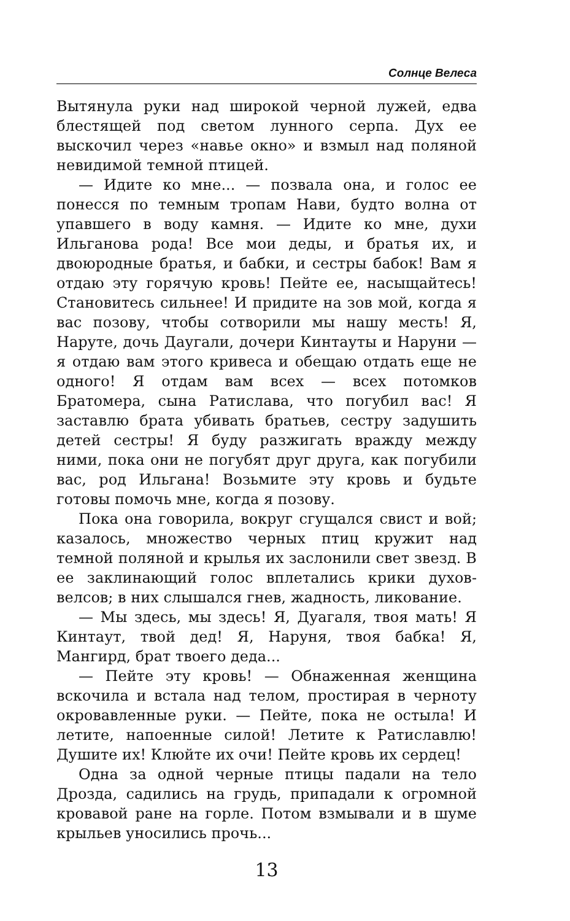Солнце Велеса
Вытянула руки над широкой черной лужей, едва блестящей под светом лунного серпа. Дух ее выскочил через «навье окно» и взмыл над поляной невидимой темной птицей.
— Идите ко мне... — позвала она, и голос ее понесся по темным тропам Нави, будто волна от упавшего в воду камня. — Идите ко мне, духи Ильганова рода! Все мои деды, и братья их, и двоюродные братья, и бабки, и сестры бабок! Вам я отдаю эту горячую кровь! Пейте ее, насыщайтесь! Становитесь сильнее! И придите на зов мой, когда я вас позову, чтобы сотворили мы нашу месть! Я, Наруте, дочь Даугали, дочери Кинтауты и Наруни — я отдаю вам этого кривеса и обещаю отдать еще не одного! Я отдам вам всех — всех потомков Братомера, сына Ратислава, что погубил вас! Я заставлю брата убивать братьев, сестру задушить детей сестры! Я буду разжигать вражду между ними, пока они не погубят друг друга, как погубили вас, род Ильгана! Возьмите эту кровь и будьте готовы помочь мне, когда я позову.
Пока она говорила, вокруг сгущался свист и вой; казалось, множество черных птиц кружит над темной поляной и крылья их заслонили свет звезд. В ее заклинающий голос вплетались крики духов-велсов; в них слышался гнев, жадность, ликование.
— Мы здесь, мы здесь! Я, Дуагаля, твоя мать! Я Кинтаут, твой дед! Я, Наруня, твоя бабка! Я, Мангирд, брат твоего деда...
— Пейте эту кровь! — Обнаженная женщина вскочила и встала над телом, простирая в черноту окровавленные руки. — Пейте, пока не остыла! И летите, напоенные силой! Летите к Ратиславлю! Душите их! Клюйте их очи! Пейте кровь их сердец!
Одна за одной черные птицы падали на тело Дрозда, садились на грудь, припадали к огромной кровавой ране на горле. Потом взмывали и в шуме крыльев уносились прочь...
13